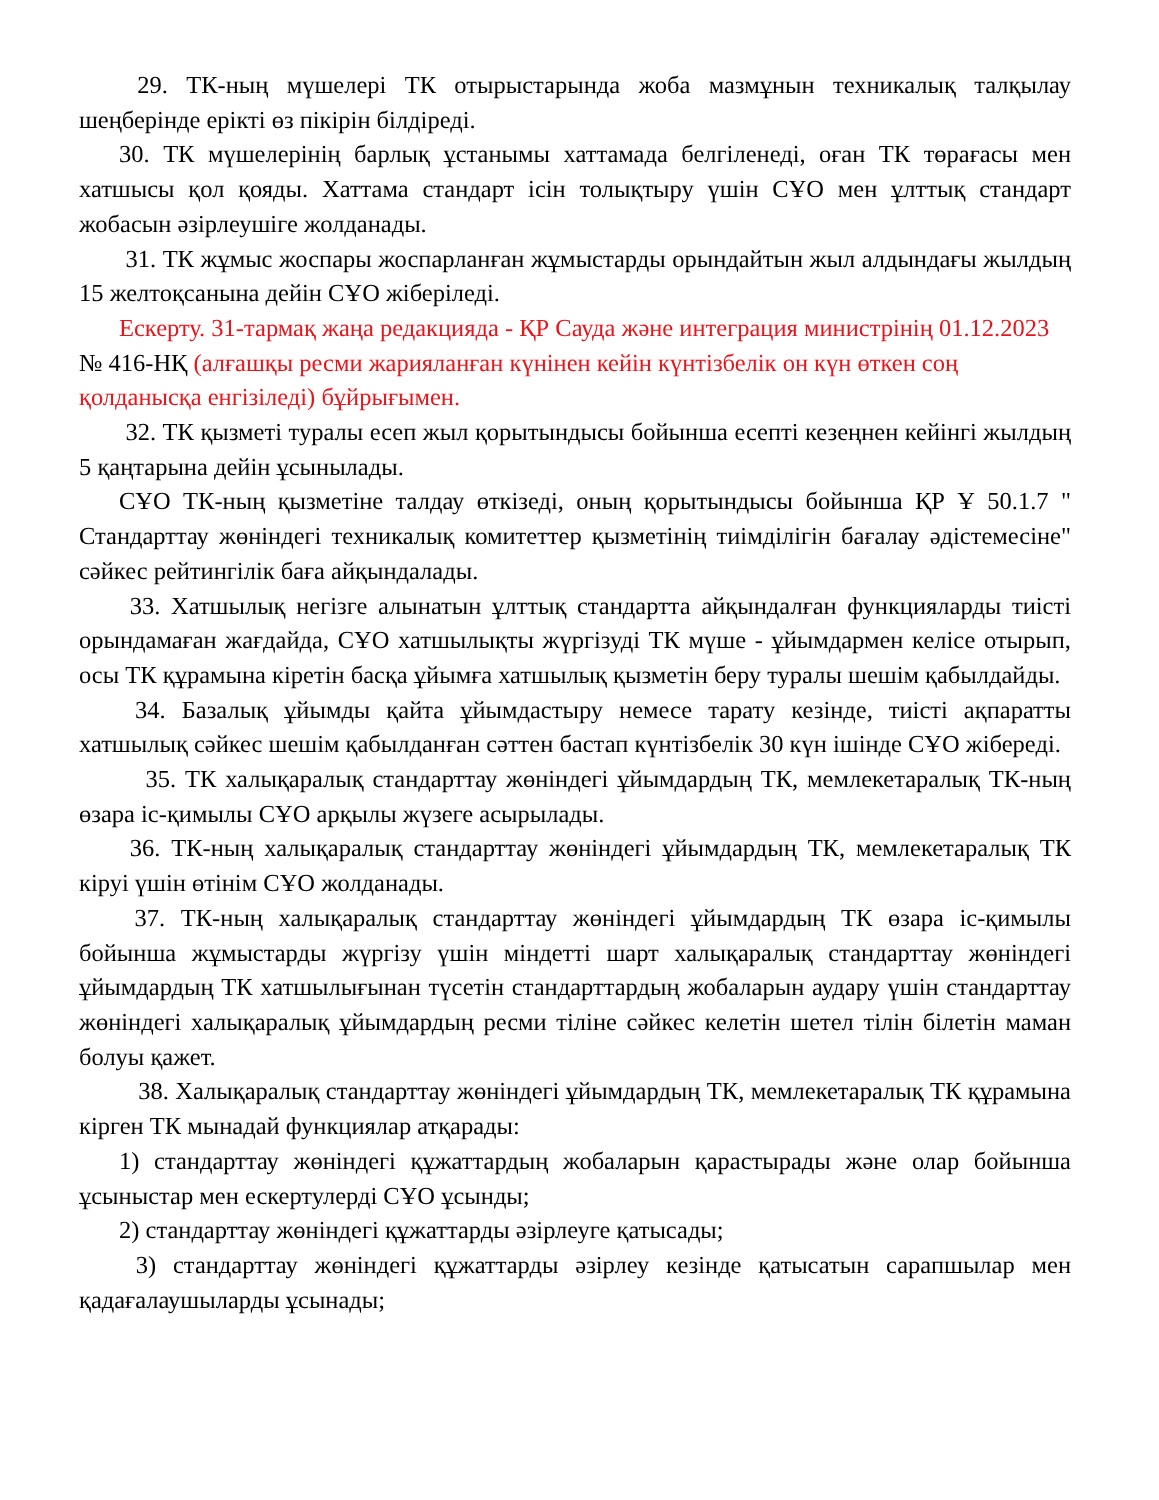29. ТК-ның мүшелері ТК отырыстарында жоба мазмұнын техникалық талқылау шеңберінде ерікті өз пікірін білдіреді.
30. ТК мүшелерінің барлық ұстанымы хаттамада белгіленеді, оған ТК төрағасы мен хатшысы қол қояды. Хаттама стандарт ісін толықтыру үшін СҰО мен ұлттық стандарт жобасын әзірлеушіге жолданады.
31. ТК жұмыс жоспары жоспарланған жұмыстарды орындайтын жыл алдындағы жылдың 15 желтоқсанына дейін СҰО жіберіледі.
Ескерту. 31-тармақ жаңа редакцияда - ҚР Сауда және интеграция министрінің 01.12.2023 № 416-НҚ (алғашқы ресми жарияланған күнінен кейін күнтізбелік он күн өткен соң қолданысқа енгізіледі) бұйрығымен.
32. ТК қызметі туралы есеп жыл қорытындысы бойынша есепті кезеңнен кейінгі жылдың 5 қаңтарына дейін ұсынылады.
СҰО ТК-ның қызметіне талдау өткізеді, оның қорытындысы бойынша ҚР Ұ 50.1.7 " Стандарттау жөніндегі техникалық комитеттер қызметінің тиімділігін бағалау әдістемесіне" сәйкес рейтингілік баға айқындалады.
33. Хатшылық негізге алынатын ұлттық стандартта айқындалған функцияларды тиісті орындамаған жағдайда, СҰО хатшылықты жүргізуді ТК мүше - ұйымдармен келісе отырып, осы ТК құрамына кіретін басқа ұйымға хатшылық қызметін беру туралы шешім қабылдайды.
34. Базалық ұйымды қайта ұйымдастыру немесе тарату кезінде, тиісті ақпаратты хатшылық сәйкес шешім қабылданған сәттен бастап күнтізбелік 30 күн ішінде СҰО жібереді.
35. ТК халықаралық стандарттау жөніндегі ұйымдардың ТК, мемлекетаралық ТК-ның өзара іс-қимылы СҰО арқылы жүзеге асырылады.
36. ТК-ның халықаралық стандарттау жөніндегі ұйымдардың ТК, мемлекетаралық ТК кіруі үшін өтінім СҰО жолданады.
37. ТК-ның халықаралық стандарттау жөніндегі ұйымдардың ТК өзара іс-қимылы бойынша жұмыстарды жүргізу үшін міндетті шарт халықаралық стандарттау жөніндегі ұйымдардың ТК хатшылығынан түсетін стандарттардың жобаларын аудару үшін стандарттау жөніндегі халықаралық ұйымдардың ресми тіліне сәйкес келетін шетел тілін білетін маман болуы қажет.
38. Халықаралық стандарттау жөніндегі ұйымдардың ТК, мемлекетаралық ТК құрамына кірген ТК мынадай функциялар атқарады:
1) стандарттау жөніндегі құжаттардың жобаларын қарастырады және олар бойынша ұсыныстар мен ескертулерді СҰО ұсынды;
2) стандарттау жөніндегі құжаттарды әзірлеуге қатысады;
3) стандарттау жөніндегі құжаттарды әзірлеу кезінде қатысатын сарапшылар мен қадағалаушыларды ұсынады;